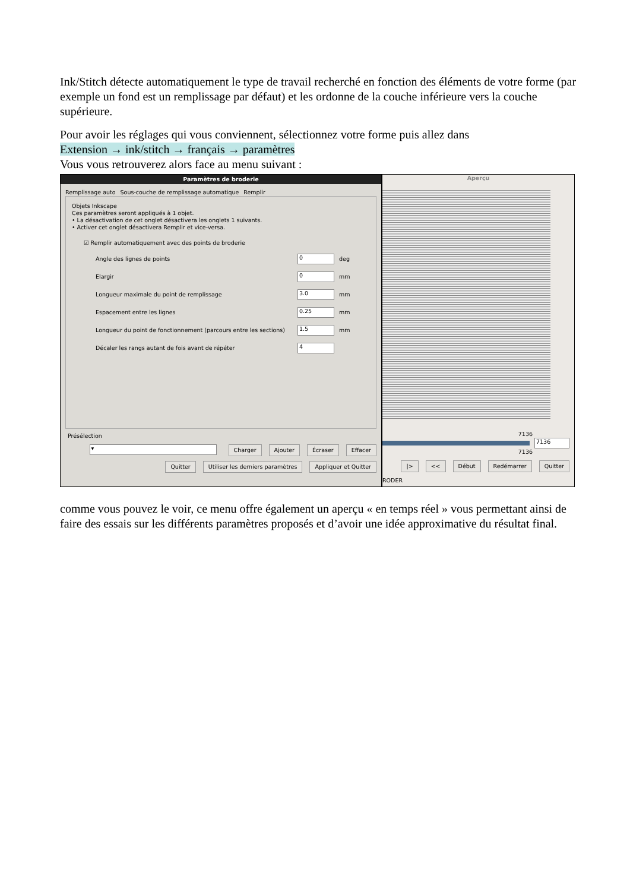Ink/Stitch détecte automatiquement le type de travail recherché en fonction des éléments de votre forme (par exemple un fond est un remplissage par défaut) et les ordonne de la couche inférieure vers la couche supérieure.
Pour avoir les réglages qui vous conviennent, sélectionnez votre forme puis allez dans
Extension → ink/stitch → français → paramètres
Vous vous retrouverez alors face au menu suivant :
Paramètres de broderie
Remplissage auto Sous-couche de remplissage automatique Remplir
Objets Inkscape
Ces paramètres seront appliqués à 1 objet.
• La désactivation de cet onglet désactivera les onglets 1 suivants.
• Activer cet onglet désactivera Remplir et vice-versa.
☑ Remplir automatiquement avec des points de broderie
Angle des lignes de points 0 deg
Elargir 0 mm
Longueur maximale du point de remplissage 3.0 mm
Espacement entre les lignes 0.25 mm
Longueur du point de fonctionnement (parcours entre les sections) 1.5 mm
Décaler les rangs autant de fois avant de répéter 4
Présélection
▾ Charger Ajouter Écraser Effacer
Quitter Utiliser les derniers paramètres Appliquer et Quitter
Aperçu
7136
7136
7136
|> << Début Redémarrer Quitter
RODER
comme vous pouvez le voir, ce menu offre également un aperçu « en temps réel » vous permettant ainsi de faire des essais sur les différents paramètres proposés et d’avoir une idée approximative du résultat final.